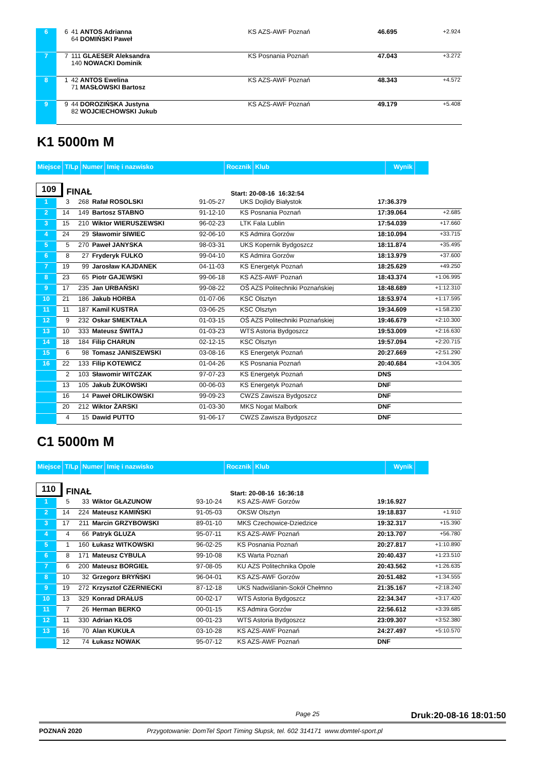| 6 | 6 | 41 ANTOS Adrianna 64 DOMIŃSKI Paweł | KS AZS-AWF Poznań | 46.695 | +2.924 |
| 7 | 7 | 111 GLAESER Aleksandra 140 NOWACKI Dominik | KS Posnania Poznań | 47.043 | +3.272 |
| 8 | 1 | 42 ANTOS Ewelina 71 MASŁOWSKI Bartosz | KS AZS-AWF Poznań | 48.343 | +4.572 |
| 9 | 9 | 44 DOROZIŃSKA Justyna 82 WOJCIECHOWSKI Jukub | KS AZS-AWF Poznań | 49.179 | +5.408 |
K1 5000m M
Miejsce T/Lp Numer Imię i nazwisko Rocznik Klub Wynik
109 FINAŁ Start: 20-08-16 16:32:54
| 1 | 3 | 268 | Rafał ROSOLSKI | 91-05-27 | UKS Dojlidy Białystok | 17:36.379 | |
| 2 | 14 | 149 | Bartosz STABNO | 91-12-10 | KS Posnania Poznań | 17:39.064 | +2.685 |
| 3 | 15 | 210 | Wiktor WIERUSZEWSKI | 96-02-23 | LTK Fala Lublin | 17:54.039 | +17.660 |
| 4 | 24 | 29 | Sławomir SIWIEC | 92-06-10 | KS Admira Gorzów | 18:10.094 | +33.715 |
| 5 | 5 | 270 | Paweł JANYSKA | 98-03-31 | UKS Kopernik Bydgoszcz | 18:11.874 | +35.495 |
| 6 | 8 | 27 | Fryderyk FULKO | 99-04-10 | KS Admira Gorzów | 18:13.979 | +37.600 |
| 7 | 19 | 99 | Jarosław KAJDANEK | 04-11-03 | KS Energetyk Poznań | 18:25.629 | +49.250 |
| 8 | 23 | 65 | Piotr GAJEWSKI | 99-06-18 | KS AZS-AWF Poznań | 18:43.374 | +1:06.995 |
| 9 | 17 | 235 | Jan URBAŃSKI | 99-08-22 | OŚ AZS Politechniki Poznańskiej | 18:48.689 | +1:12.310 |
| 10 | 21 | 186 | Jakub HORBA | 01-07-06 | KSC Olsztyn | 18:53.974 | +1:17.595 |
| 11 | 11 | 187 | Kamil KUSTRA | 03-06-25 | KSC Olsztyn | 19:34.609 | +1:58.230 |
| 12 | 9 | 232 | Oskar SMEKTAŁA | 01-03-15 | OŚ AZS Politechniki Poznańskiej | 19:46.679 | +2:10.300 |
| 13 | 10 | 333 | Mateusz ŚWITAJ | 01-03-23 | WTS Astoria Bydgoszcz | 19:53.009 | +2:16.630 |
| 14 | 18 | 184 | Filip CHARUN | 02-12-15 | KSC Olsztyn | 19:57.094 | +2:20.715 |
| 15 | 6 | 98 | Tomasz JANISZEWSKI | 03-08-16 | KS Energetyk Poznań | 20:27.669 | +2:51.290 |
| 16 | 22 | 133 | Filip KOTEWICZ | 01-04-26 | KS Posnania Poznań | 20:40.684 | +3:04.305 |
| | 2 | 103 | Sławomir WITCZAK | 97-07-23 | KS Energetyk Poznań | DNS | |
| | 13 | 105 | Jakub ŻUKOWSKI | 00-06-03 | KS Energetyk Poznań | DNF | |
| | 16 | 14 | Paweł ORLIKOWSKI | 99-09-23 | CWZS Zawisza Bydgoszcz | DNF | |
| | 20 | 212 | Wiktor ŻARSKI | 01-03-30 | MKS Nogat Malbork | DNF | |
| | 4 | 15 | Dawid PUTTO | 91-06-17 | CWZS Zawisza Bydgoszcz | DNF | |
C1 5000m M
Miejsce T/Lp Numer Imię i nazwisko Rocznik Klub Wynik
110 FINAŁ Start: 20-08-16 16:36:18
| 1 | 5 | 33 | Wiktor GŁAZUNOW | 93-10-24 | KS AZS-AWF Gorzów | 19:16.927 | |
| 2 | 14 | 224 | Mateusz KAMIŃSKI | 91-05-03 | OKSW Olsztyn | 19:18.837 | +1.910 |
| 3 | 17 | 211 | Marcin GRZYBOWSKI | 89-01-10 | MKS Czechowice-Dziedzice | 19:32.317 | +15.390 |
| 4 | 4 | 66 | Patryk GLUZA | 95-07-11 | KS AZS-AWF Poznań | 20:13.707 | +56.780 |
| 5 | 1 | 160 | Łukasz WITKOWSKI | 96-02-25 | KS Posnania Poznań | 20:27.817 | +1:10.890 |
| 6 | 8 | 171 | Mateusz CYBULA | 99-10-08 | KS Warta Poznań | 20:40.437 | +1:23.510 |
| 7 | 6 | 200 | Mateusz BORGIEŁ | 97-08-05 | KU AZS Politechnika Opole | 20:43.562 | +1:26.635 |
| 8 | 10 | 32 | Grzegorz BRYŃSKI | 96-04-01 | KS AZS-AWF Gorzów | 20:51.482 | +1:34.555 |
| 9 | 19 | 272 | Krzysztof CZERNIECKI | 87-12-18 | UKS Nadwiślanin-Sokół Chełmno | 21:35.167 | +2:18.240 |
| 10 | 13 | 329 | Konrad DRAŁUS | 00-02-17 | WTS Astoria Bydgoszcz | 22:34.347 | +3:17.420 |
| 11 | 7 | 26 | Herman BERKO | 00-01-15 | KS Admira Gorzów | 22:56.612 | +3:39.685 |
| 12 | 11 | 330 | Adrian KŁOS | 00-01-23 | WTS Astoria Bydgoszcz | 23:09.307 | +3:52.380 |
| 13 | 16 | 70 | Alan KUKUŁA | 03-10-28 | KS AZS-AWF Poznań | 24:27.497 | +5:10.570 |
| | 12 | 74 | Łukasz NOWAK | 95-07-12 | KS AZS-AWF Poznań | DNF | |
Page 25 Druk:20-08-16 18:01:50
POZNAŃ 2020 Przygotowanie: DomTel Sport Timing Słupsk, tel. 602 314171 www.domtel-sport.pl